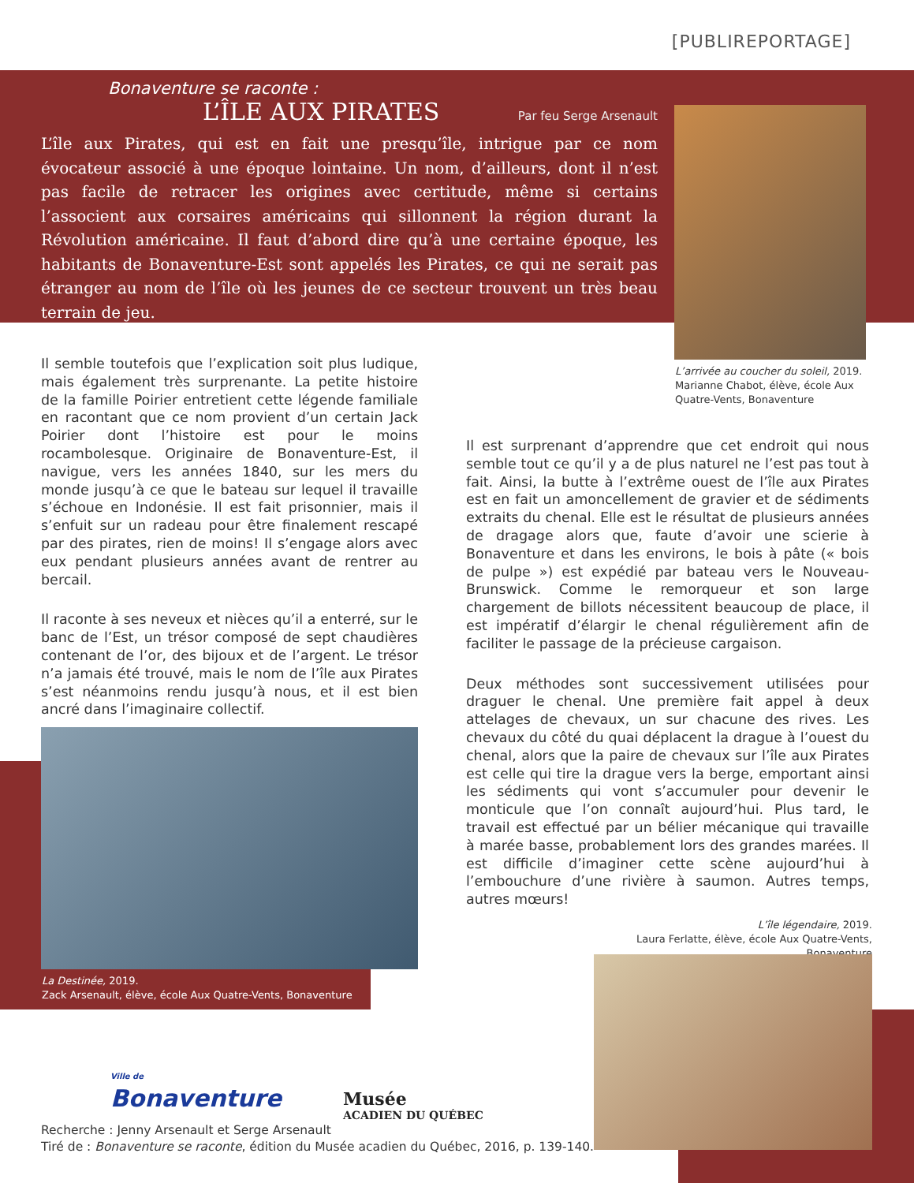[PUBLIREPORTAGE]
Bonaventure se raconte :
L’ÎLE AUX PIRATES
Par feu Serge Arsenault
L’île aux Pirates, qui est en fait une presqu’île, intrigue par ce nom évocateur associé à une époque lointaine. Un nom, d’ailleurs, dont il n’est pas facile de retracer les origines avec certitude, même si certains l’associent aux corsaires américains qui sillonnent la région durant la Révolution américaine. Il faut d’abord dire qu’à une certaine époque, les habitants de Bonaventure-Est sont appelés les Pirates, ce qui ne serait pas étranger au nom de l’île où les jeunes de ce secteur trouvent un très beau terrain de jeu.
L’arrivée au coucher du soleil, 2019.
Marianne Chabot, élève, école Aux
Quatre-Vents, Bonaventure
Il semble toutefois que l’explication soit plus ludique, mais également très surprenante. La petite histoire de la famille Poirier entretient cette légende familiale en racontant que ce nom provient d’un certain Jack Poirier dont l’histoire est pour le moins rocambolesque. Originaire de Bonaventure-Est, il navigue, vers les années 1840, sur les mers du monde jusqu’à ce que le bateau sur lequel il travaille s’échoue en Indonésie. Il est fait prisonnier, mais il s’enfuit sur un radeau pour être finalement rescapé par des pirates, rien de moins! Il s’engage alors avec eux pendant plusieurs années avant de rentrer au bercail.
Il raconte à ses neveux et nièces qu’il a enterré, sur le banc de l’Est, un trésor composé de sept chaudières contenant de l’or, des bijoux et de l’argent. Le trésor n’a jamais été trouvé, mais le nom de l’île aux Pirates s’est néanmoins rendu jusqu’à nous, et il est bien ancré dans l’imaginaire collectif.
Il est surprenant d’apprendre que cet endroit qui nous semble tout ce qu’il y a de plus naturel ne l’est pas tout à fait. Ainsi, la butte à l’extrême ouest de l’île aux Pirates est en fait un amoncellement de gravier et de sédiments extraits du chenal. Elle est le résultat de plusieurs années de dragage alors que, faute d’avoir une scierie à Bonaventure et dans les environs, le bois à pâte (« bois de pulpe ») est expédié par bateau vers le Nouveau-Brunswick. Comme le remorqueur et son large chargement de billots nécessitent beaucoup de place, il est impératif d’élargir le chenal régulièrement afin de faciliter le passage de la précieuse cargaison.
Deux méthodes sont successivement utilisées pour draguer le chenal. Une première fait appel à deux attelages de chevaux, un sur chacune des rives. Les chevaux du côté du quai déplacent la drague à l’ouest du chenal, alors que la paire de chevaux sur l’île aux Pirates est celle qui tire la drague vers la berge, emportant ainsi les sédiments qui vont s’accumuler pour devenir le monticule que l’on connaît aujourd’hui. Plus tard, le travail est effectué par un bélier mécanique qui travaille à marée basse, probablement lors des grandes marées. Il est difficile d’imaginer cette scène aujourd’hui à l’embouchure d’une rivière à saumon. Autres temps, autres mœurs!
La Destinée, 2019.
Zack Arsenault, élève, école Aux Quatre-Vents, Bonaventure
L’île légendaire, 2019.
Laura Ferlatte, élève, école Aux Quatre-Vents, Bonaventure
Ville de
Bonaventure
Musée
ACADIEN DU QUÉBEC
Recherche : Jenny Arsenault et Serge Arsenault
Tiré de : Bonaventure se raconte, édition du Musée acadien du Québec, 2016, p. 139-140.